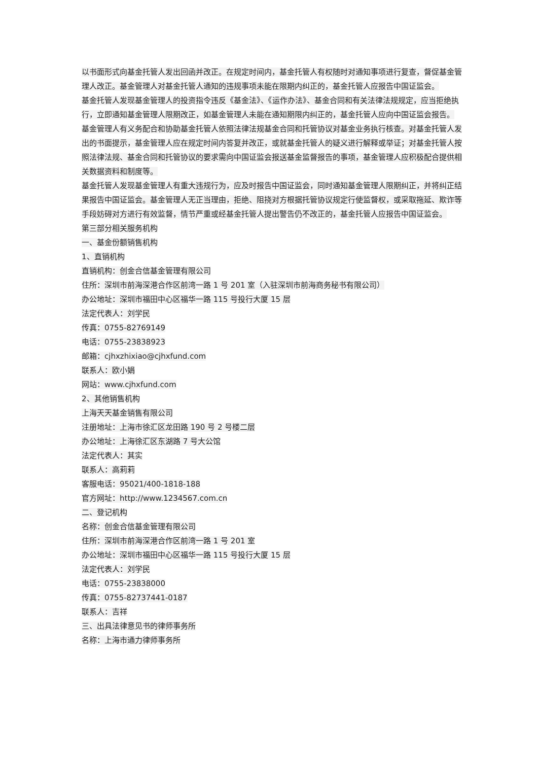以书面形式向基金托管人发出回函并改正。在规定时间内，基金托管人有权随时对通知事项进行复查，督促基金管理人改正。基金管理人对基金托管人通知的违规事项未能在限期内纠正的，基金托管人应报告中国证监会。
基金托管人发现基金管理人的投资指令违反《基金法》、《运作办法》、基金合同和有关法律法规规定，应当拒绝执行，立即通知基金管理人限期改正，如基金管理人未能在通知期限内纠正的，基金托管人应向中国证监会报告。
基金管理人有义务配合和协助基金托管人依照法律法规基金合同和托管协议对基金业务执行核查。对基金托管人发出的书面提示，基金管理人应在规定时间内答复并改正，或就基金托管人的疑义进行解释或举证；对基金托管人按照法律法规、基金合同和托管协议的要求需向中国证监会报送基金监督报告的事项，基金管理人应积极配合提供相关数据资料和制度等。
基金托管人发现基金管理人有重大违规行为，应及时报告中国证监会，同时通知基金管理人限期纠正，并将纠正结果报告中国证监会。基金管理人无正当理由，拒绝、阻挠对方根据托管协议规定行使监督权，或采取拖延、欺诈等手段妨碍对方进行有效监督，情节严重或经基金托管人提出警告仍不改正的，基金托管人应报告中国证监会。
第三部分相关服务机构
一、基金份额销售机构
1、直销机构
直销机构：创金合信基金管理有限公司
住所：深圳市前海深港合作区前湾一路 1 号 201 室（入驻深圳市前海商务秘书有限公司）
办公地址：深圳市福田中心区福华一路 115 号投行大厦 15 层
法定代表人：刘学民
传真：0755-82769149
电话：0755-23838923
邮箱：cjhxzhixiao@cjhxfund.com
联系人：欧小娟
网站：www.cjhxfund.com
2、其他销售机构
上海天天基金销售有限公司
注册地址：上海市徐汇区龙田路 190 号 2 号楼二层
办公地址：上海徐汇区东湖路 7 号大公馆
法定代表人：其实
联系人：高莉莉
客服电话：95021/400-1818-188
官方网址：http://www.1234567.com.cn
二、登记机构
名称：创金合信基金管理有限公司
住所：深圳市前海深港合作区前湾一路 1 号 201 室
办公地址：深圳市福田中心区福华一路 115 号投行大厦 15 层
法定代表人：刘学民
电话：0755-23838000
传真：0755-82737441-0187
联系人：吉祥
三、出具法律意见书的律师事务所
名称：上海市通力律师事务所